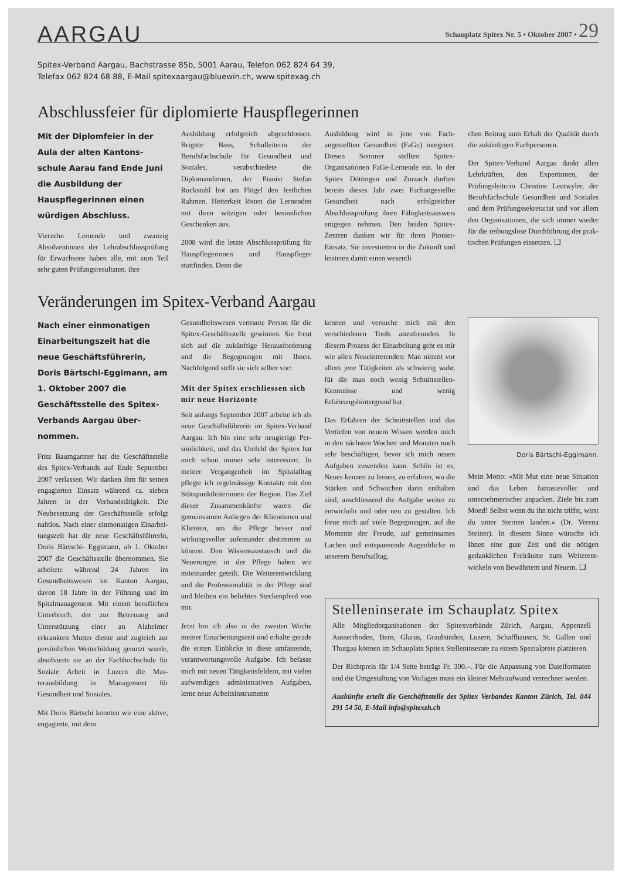AARGAU
Schauplatz Spitex Nr. 5 • Oktober 2007 • 29
Spitex-Verband Aargau, Bachstrasse 85b, 5001 Aarau, Telefon 062 824 64 39,
Telefax 062 824 68 88, E-Mail spitexaargau@bluewin.ch, www.spitexag.ch
Abschlussfeier für diplomierte Hauspflegerinnen
Mit der Diplomfeier in der Aula der alten Kantons­schule Aarau fand Ende Juni die Ausbildung der Hauspflegerinnen einen würdigen Abschluss.
Vierzehn Lernende und zwanzig Absolventinnen der Lehrab­schlussprüfung für Erwachsene haben alle, mit zum Teil sehr guten Prüfungsresultaten, ihre
Ausbildung erfolgreich abge­schlossen. Brigitte Boss, Schul­leiterin der Berufsfachschule für Gesundheit und Soziales, verab­schiedete die Diplomandinnen, der Pianist Stefan Ruckstuhl bot am Flügel den festlichen Rahmen. Heiterkeit lösten die Lernenden mit ihren witzigen oder besinnli­chen Geschenken aus.
2008 wird die letzte Abschlussprü­fung für Hauspflegerinnen und Hauspfleger stattfinden. Denn die
Ausbildung wird in jene von Fach­angestellten Gesundheit (FaGe) integriert. Diesen Sommer stellten Spitex-Organisationen FaGe-Ler­nende ein. In der Spitex Döttin­gen und Zurzach durften bereits dieses Jahr zwei Fachangestellte Gesundheit nach erfolgreicher Abschlussprüfung ihren Fähig­keitsausweis entgegen nehmen. Den beiden Spitex-Zentren dan­ken wir für ihren Pionier-Einsatz. Sie investierten in die Zukunft und leisteten damit einen wesentli­
chen Beitrag zum Erhalt der Qua­lität durch die zukünftigen Fach­personen.
Der Spitex-Verband Aargau dankt allen Lehrkräften, den Expertin­nen, der Prüfungsleiterin Chris­tine Leutwyler, der Berufsfach­schule Gesundheit und Soziales und dem Prüfungssekretariat und vor allem den Organisationen, die sich immer wieder für die rei­bungslose Durchführung der prak­tischen Prüfungen einsetzen. ❑
Veränderungen im Spitex-Verband Aargau
Nach einer einmonatigen Einarbeitungszeit hat die neue Geschäftsführerin, Doris Bärtschi-Eggimann, am 1. Oktober 2007 die Geschäftsstelle des Spitex-Verbands Aargau über­nommen.
Fritz Baumgartner hat die Ge­schäftsstelle des Spitex-Verbands auf Ende September 2007 verlas­sen. Wir danken ihm für seinen engagierten Einsatz während ca. sieben Jahren in der Verbandstä­tigkeit. Die Neubesetzung der Ge­schäftsstelle erfolgt nahtlos. Nach einer einmonatigen Einarbei­tungszeit hat die neue Geschäfts­führerin, Doris Bärtschi- Eggi­mann, ab 1. Oktober 2007 die Geschäftsstelle übernommen. Sie arbeitete während 24 Jahren im Gesundheitswesen im Kanton Aargau, davon 18 Jahre in der Führung und im Spitalmanage­ment. Mit einem beruflichen Un­terbruch, der zur Betreuung und Unterstützung einer an Alzheimer erkrankten Mutter diente und zu­gleich zur persönlichen Weiterbil­dung genutzt wurde, absolvierte sie an der Fachhochschule für Soziale Arbeit in Luzern die Mas­terausbildung in Management für Gesundheit und Soziales.
Mit Doris Bärtschi konnten wir eine aktive, engagierte, mit dem
Gesundheitswesen vertraute Per­son für die Spitex-Geschäftsstelle gewinnen. Sie freut sich auf die zukünftige Herausforderung und die Begegnungen mit Ihnen. Nachfolgend stellt sie sich selber vor:
Mit der Spitex erschliessen sich mir neue Horizonte
Seit anfangs September 2007 ar­beite ich als neue Geschäftsfüh­rerin im Spitex-Verband Aargau. Ich bin eine sehr neugierige Per­sönlichkeit, und das Umfeld der Spitex hat mich schon immer sehr interessiert. In meiner Vergangen­heit im Spitalalltag pflegte ich regelmässige Kontakte mit den Stützpunktleiterinnen der Region. Das Ziel dieser Zusammenkünfte waren die gemeinsamen Anliegen der Klientinnen und Klienten, um die Pflege besser und wirkungs­voller aufeinander abstimmen zu können. Den Wissensaustausch und die Neuerungen in der Pflege haben wir miteinander geteilt. Die Weiterentwicklung und die Pro­fessionalität in der Pflege sind und bleiben ein beliebtes Stecken­pferd von mir.
Jetzt bin ich also in der zweiten Woche meiner Einarbeitungszeit und erhalte gerade die ersten Ein­blicke in diese umfassende, ver­antwortungsvolle Aufgabe. Ich befasse mich mit neuen Tätig­keitsfeldern, mit vielen aufwen­digen administrativen Aufgaben, lerne neue Arbeitsinstrumente
kennen und versuche mich mit den verschiedenen Tools anzu­freunden. In diesem Prozess der Einarbeitung geht es mir wie allen Neueintretenden: Man nimmt vor allem jene Tätigkeiten als schwie­rig wahr, für die man noch wenig Schnittstellen-Kenntnisse und we­nig Erfahrungshintergrund hat.
Das Erfahren der Schnittstellen und das Vertiefen von neuem Wissen werden mich in den nächsten Wochen und Monaten noch sehr beschäftigen, bevor ich mich neuen Aufgaben zuwenden kann. Schön ist es, Neues kennen zu lernen, zu erfahren, wo die Stärken und Schwächen darin ent­halten sind, anschliessend die Aufgabe weiter zu entwickeln und oder neu zu gestalten. Ich freue mich auf viele Begegnun­gen, auf die Momente der Freude, auf gemeinsames Lachen und ent­spannende Augenblicke in unse­rem Berufsalltag.
Doris Bärtschi-Eggimann.
Mein Motto: «Mit Mut eine neue Situation und das Leben fantasie­voller und unternehmerischer an­packen. Ziele bis zum Mond! Selbst wenn du ihn nicht triffst, wirst du unter Sternen landen.» (Dr. Verena Steiner). In diesem Sinne wünsche ich Ihnen eine gute Zeit und die nötigen gedank­lichen Freiräume zum Weiterent­wickeln von Bewährtem und Neuem. ❑
Stelleninserate im Schauplatz Spitex
Alle Mitgliedorganisationen der Spitexverbände Zürich, Aargau, Appenzell Ausserrhoden, Bern, Glarus, Graubünden, Luzern, Schaffhausen, St. Gallen und Thurgau können im Schauplatz Spitex Stelleninserate zu einem Spezialpreis platzieren.
Der Richtpreis für 1/4 Seite beträgt Fr. 300.–. Für die Anpassung von Dateiformaten und die Umgestaltung von Vorlagen muss ein kleiner Mehraufwand verrechnet werden.
Auskünfte erteilt die Geschäftsstelle des Spitex Verbandes Kanton Zürich, Tel. 044 291 54 50, E-Mail info@spitexzh.ch